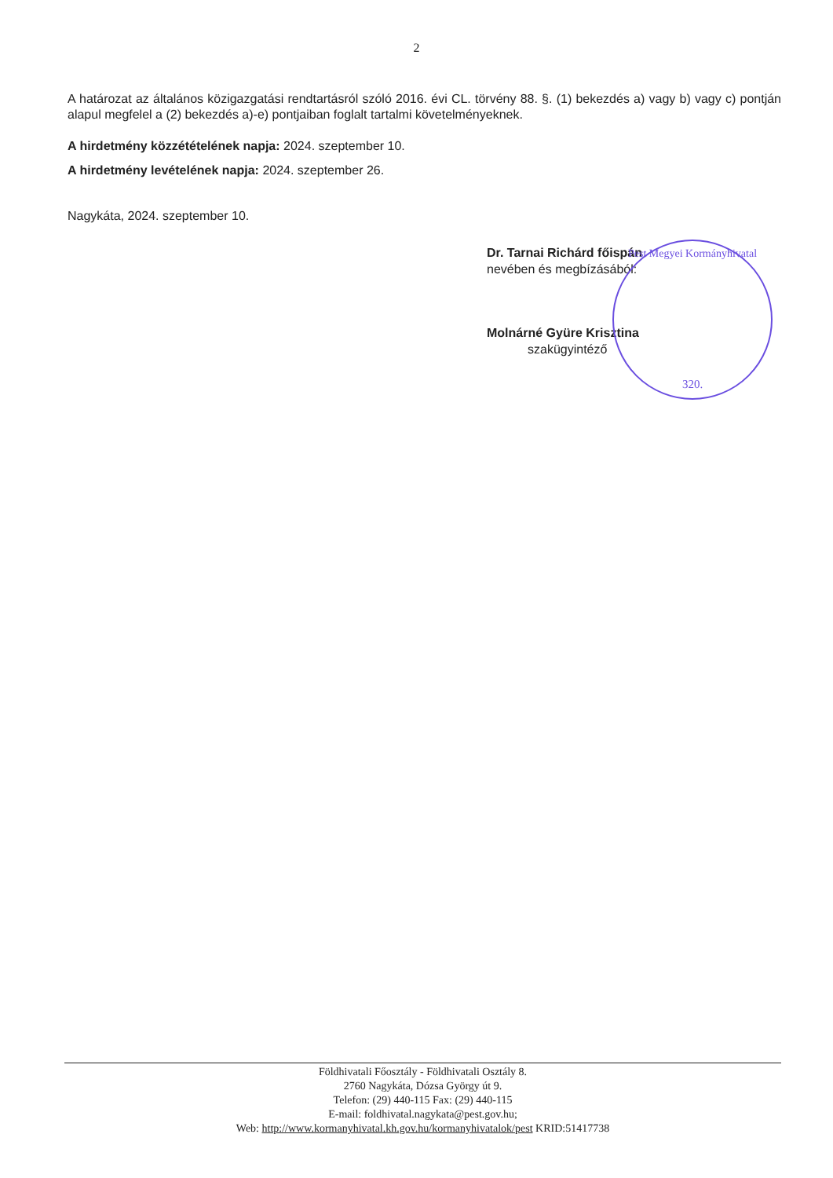2
A határozat az általános közigazgatási rendtartásról szóló 2016. évi CL. törvény 88. §. (1) bekezdés a) vagy b) vagy c) pontján alapul megfelel a (2) bekezdés a)-e) pontjaiban foglalt tartalmi követelményeknek.
A hirdetmény közzétételének napja: 2024. szeptember 10.
A hirdetmény levételének napja: 2024. szeptember 26.
Nagykáta, 2024. szeptember 10.
Dr. Tarnai Richárd főispán
nevében és megbízásából:
Molnárné Gyüre Krisztina
szakügyintéző
Pest Megyei Kormányhivatal
320.
Földhivatali Főosztály - Földhivatali Osztály 8.
2760 Nagykáta, Dózsa György út 9.
Telefon: (29) 440-115 Fax: (29) 440-115
E-mail: foldhivatal.nagykata@pest.gov.hu;
Web: http://www.kormanyhivatal.kh.gov.hu/kormanyhivatalok/pest KRID:51417738